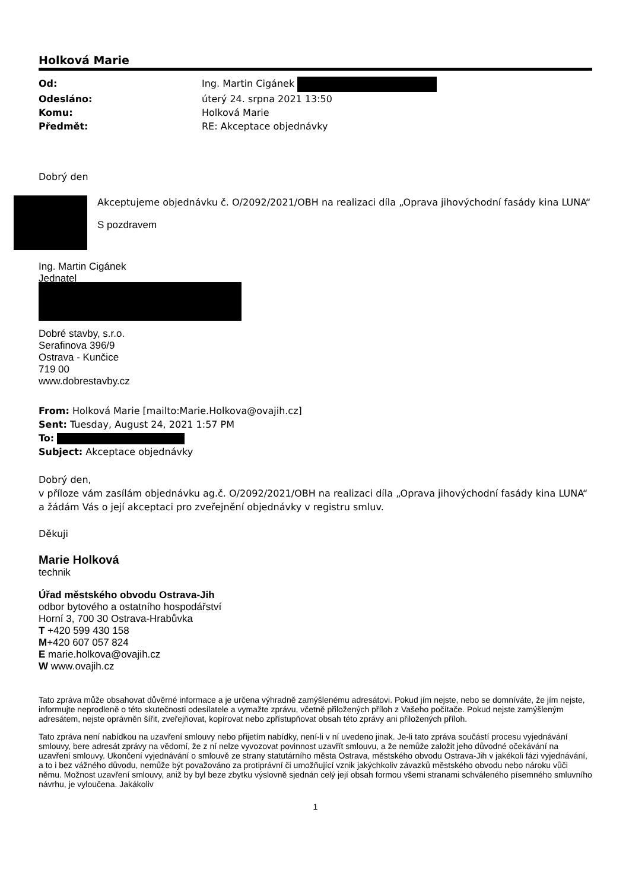Holková Marie
Od: Ing. Martin Cigánek Odesláno: úterý 24. srpna 2021 13:50 Komu: Holková Marie Předmět: RE: Akceptace objednávky
Dobrý den
Akceptujeme objednávku č. O/2092/2021/OBH na realizaci díla „Oprava jihovýchodní fasády kina LUNA“
S pozdravem
Ing. Martin Cigánek
Jednatel
Dobré stavby, s.r.o.
Serafinova 396/9
Ostrava - Kunčice
719 00
www.dobrestavby.cz
From: Holková Marie [mailto:Marie.Holkova@ovajih.cz]
Sent: Tuesday, August 24, 2021 1:57 PM
To:
Subject: Akceptace objednávky
Dobrý den,
v příloze vám zasílám objednávku ag.č. O/2092/2021/OBH na realizaci díla „Oprava jihovýchodní fasády kina LUNA“ a žádám Vás o její akceptaci pro zveřejnění objednávky v registru smluv.
Děkuji
Marie Holková
technik
Úřad městského obvodu Ostrava-Jih
odbor bytového a ostatního hospodářství
Horní 3, 700 30 Ostrava-Hrabůvka
T +420 599 430 158
M+420 607 057 824
E marie.holkova@ovajih.cz
W www.ovajih.cz
Tato zpráva může obsahovat důvěrné informace a je určena výhradně zamýšlenému adresátovi. Pokud jím nejste, nebo se domníváte, že jím nejste, informujte neprodleně o této skutečnosti odesílatele a vymažte zprávu, včetně přiložených příloh z Vašeho počítače. Pokud nejste zamýšleným adresátem, nejste oprávněn šířit, zveřejňovat, kopírovat nebo zpřístupňovat obsah této zprávy ani přiložených příloh.
Tato zpráva není nabídkou na uzavření smlouvy nebo přijetím nabídky, není-li v ní uvedeno jinak. Je-li tato zpráva součástí procesu vyjednávání smlouvy, bere adresát zprávy na vědomí, že z ní nelze vyvozovat povinnost uzavřít smlouvu, a že nemůže založit jeho důvodné očekávání na uzavření smlouvy. Ukončení vyjednávání o smlouvě ze strany statutárního města Ostrava, městského obvodu Ostrava-Jih v jakékoli fázi vyjednávání, a to i bez vážného důvodu, nemůže být považováno za protiprávní či umožňující vznik jakýchkoliv závazků městského obvodu nebo nároku vůči němu. Možnost uzavření smlouvy, aniž by byl beze zbytku výslovně sjednán celý její obsah formou všemi stranami schváleného písemného smluvního návrhu, je vyloučena. Jakákoliv
1